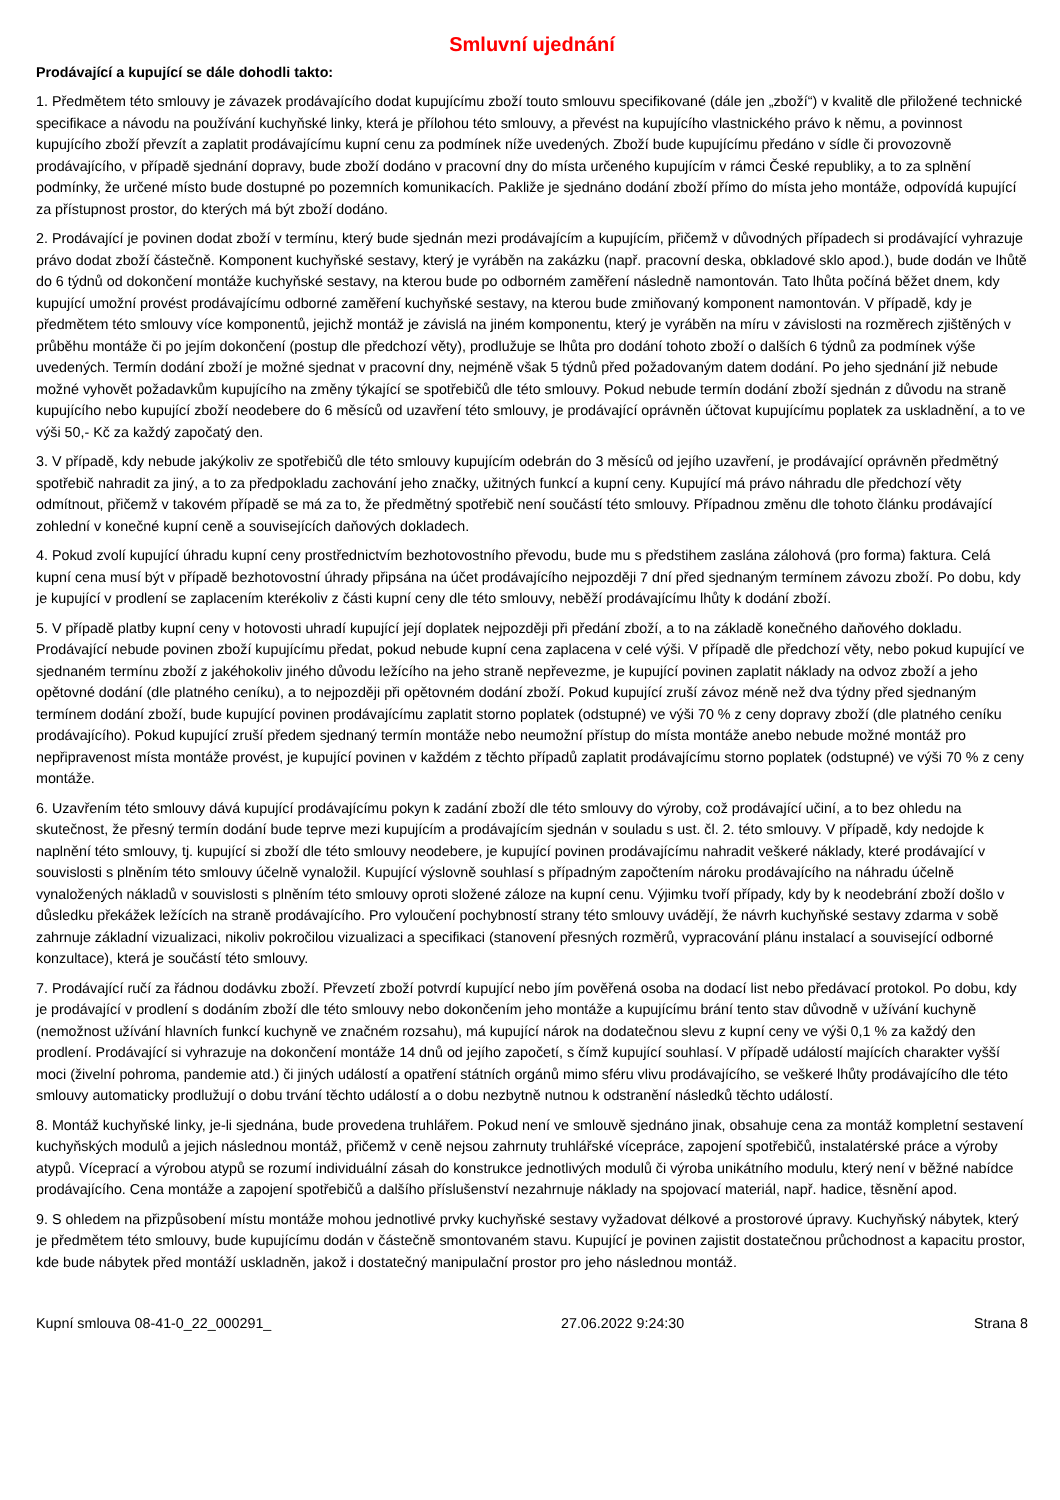Smluvní ujednání
Prodávající a kupující se dále dohodli takto:
1. Předmětem této smlouvy je závazek prodávajícího dodat kupujícímu zboží touto smlouvu specifikované (dále jen „zboží“) v kvalitě dle přiložené technické specifikace a návodu na používání kuchyňské linky, která je přílohou této smlouvy, a převést na kupujícího vlastnického právo k němu, a povinnost kupujícího zboží převzít a zaplatit prodávajícímu kupní cenu za podmínek níže uvedených. Zboží bude kupujícímu předáno v sídle či provozovně prodávajícího, v případě sjednání dopravy, bude zboží dodáno v pracovní dny do místa určeného kupujícím v rámci České republiky, a to za splnění podmínky, že určené místo bude dostupné po pozemních komunikacích. Pakliže je sjednáno dodání zboží přímo do místa jeho montáže, odpovídá kupující za přístupnost prostor, do kterých má být zboží dodáno.
2. Prodávající je povinen dodat zboží v termínu, který bude sjednán mezi prodávajícím a kupujícím, přičemž v důvodných případech si prodávající vyhrazuje právo dodat zboží částečně. Komponent kuchyňské sestavy, který je vyráběn na zakázku (např. pracovní deska, obkladové sklo apod.), bude dodán ve lhůtě do 6 týdnů od dokončení montáže kuchyňské sestavy, na kterou bude po odborném zaměření následně namontován. Tato lhůta počíná běžet dnem, kdy kupující umožní provést prodávajícímu odborné zaměření kuchyňské sestavy, na kterou bude zmiňovaný komponent namontován. V případě, kdy je předmětem této smlouvy více komponentů, jejichž montáž je závislá na jiném komponentu, který je vyráběn na míru v závislosti na rozměrech zjištěných v průběhu montáže či po jejím dokončení (postup dle předchozí věty), prodlužuje se lhůta pro dodání tohoto zboží o dalších 6 týdnů za podmínek výše uvedených. Termín dodání zboží je možné sjednat v pracovní dny, nejméně však 5 týdnů před požadovaným datem dodání. Po jeho sjednání již nebude možné vyhovět požadavkům kupujícího na změny týkající se spotřebičů dle této smlouvy. Pokud nebude termín dodání zboží sjednán z důvodu na straně kupujícího nebo kupující zboží neodebere do 6 měsíců od uzavření této smlouvy, je prodávající oprávněn účtovat kupujícímu poplatek za uskladnění, a to ve výši 50,- Kč za každý započatý den.
3. V případě, kdy nebude jakýkoliv ze spotřebičů dle této smlouvy kupujícím odebrán do 3 měsíců od jejího uzavření, je prodávající oprávněn předmětný spotřebič nahradit za jiný, a to za předpokladu zachování jeho značky, užitných funkcí a kupní ceny. Kupující má právo náhradu dle předchozí věty odmítnout, přičemž v takovém případě se má za to, že předmětný spotřebič není součástí této smlouvy. Případnou změnu dle tohoto článku prodávající zohlední v konečné kupní ceně a souvisejících daňových dokladech.
4. Pokud zvolí kupující úhradu kupní ceny prostřednictvím bezhotovostního převodu, bude mu s předstihem zaslána zálohová (pro forma) faktura. Celá kupní cena musí být v případě bezhotovostní úhrady připsána na účet prodávajícího nejpozději 7 dní před sjednaným termínem závozu zboží. Po dobu, kdy je kupující v prodlení se zaplacením kterékoliv z části kupní ceny dle této smlouvy, neběží prodávajícímu lhůty k dodání zboží.
5. V případě platby kupní ceny v hotovosti uhradí kupující její doplatek nejpozději při předání zboží, a to na základě konečného daňového dokladu. Prodávající nebude povinen zboží kupujícímu předat, pokud nebude kupní cena zaplacena v celé výši. V případě dle předchozí věty, nebo pokud kupující ve sjednaném termínu zboží z jakéhokoliv jiného důvodu ležícího na jeho straně nepřevezme, je kupující povinen zaplatit náklady na odvoz zboží a jeho opětovné dodání (dle platného ceníku), a to nejpozději při opětovném dodání zboží. Pokud kupující zruší závoz méně než dva týdny před sjednaným termínem dodání zboží, bude kupující povinen prodávajícímu zaplatit storno poplatek (odstupné) ve výši 70 % z ceny dopravy zboží (dle platného ceníku prodávajícího). Pokud kupující zruší předem sjednaný termín montáže nebo neumožní přístup do místa montáže anebo nebude možné montáž pro nepřipravenost místa montáže provést, je kupující povinen v každém z těchto případů zaplatit prodávajícímu storno poplatek (odstupné) ve výši 70 % z ceny montáže.
6. Uzavřením této smlouvy dává kupující prodávajícímu pokyn k zadání zboží dle této smlouvy do výroby, což prodávající učiní, a to bez ohledu na skutečnost, že přesný termín dodání bude teprve mezi kupujícím a prodávajícím sjednán v souladu s ust. čl. 2. této smlouvy. V případě, kdy nedojde k naplnění této smlouvy, tj. kupující si zboží dle této smlouvy neodebere, je kupující povinen prodávajícímu nahradit veškeré náklady, které prodávající v souvislosti s plněním této smlouvy účelně vynaložil. Kupující výslovně souhlasí s případným započtením nároku prodávajícího na náhradu účelně vynaložených nákladů v souvislosti s plněním této smlouvy oproti složené záloze na kupní cenu. Výjimku tvoří případy, kdy by k neodebrání zboží došlo v důsledku překážek ležících na straně prodávajícího. Pro vyloučení pochybností strany této smlouvy uvádějí, že návrh kuchyňské sestavy zdarma v sobě zahrnuje základní vizualizaci, nikoliv pokročilou vizualizaci a specifikaci (stanovení přesných rozměrů, vypracování plánu instalací a související odborné konzultace), která je součástí této smlouvy.
7. Prodávající ručí za řádnou dodávku zboží. Převzetí zboží potvrdí kupující nebo jím pověřená osoba na dodací list nebo předávací protokol. Po dobu, kdy je prodávající v prodlení s dodáním zboží dle této smlouvy nebo dokončením jeho montáže a kupujícímu brání tento stav důvodně v užívání kuchyně (nemožnost užívání hlavních funkcí kuchyně ve značném rozsahu), má kupující nárok na dodatečnou slevu z kupní ceny ve výši 0,1 % za každý den prodlení. Prodávající si vyhrazuje na dokončení montáže 14 dnů od jejího započetí, s čímž kupující souhlasí. V případě událostí majících charakter vyšší moci (živelní pohroma, pandemie atd.) či jiných událostí a opatření státních orgánů mimo sféru vlivu prodávajícího, se veškeré lhůty prodávajícího dle této smlouvy automaticky prodlužují o dobu trvání těchto událostí a o dobu nezbytně nutnou k odstranění následků těchto událostí.
8. Montáž kuchyňské linky, je-li sjednána, bude provedena truhlářem. Pokud není ve smlouvě sjednáno jinak, obsahuje cena za montáž kompletní sestavení kuchyňských modulů a jejich následnou montáž, přičemž v ceně nejsou zahrnuty truhlářské vícepráce, zapojení spotřebičů, instalatérské práce a výroby atypů. Víceprací a výrobou atypů se rozumí individuální zásah do konstrukce jednotlivých modulů či výroba unikátního modulu, který není v běžné nabídce prodávajícího. Cena montáže a zapojení spotřebičů a dalšího příslušenství nezahrnuje náklady na spojovací materiál, např. hadice, těsnění apod.
9. S ohledem na přizpůsobení místu montáže mohou jednotlivé prvky kuchyňské sestavy vyžadovat délkové a prostorové úpravy. Kuchyňský nábytek, který je předmětem této smlouvy, bude kupujícímu dodán v částečně smontovaném stavu. Kupující je povinen zajistit dostatečnou průchodnost a kapacitu prostor, kde bude nábytek před montáží uskladněn, jakož i dostatečný manipulační prostor pro jeho následnou montáž.
Kupní smlouva 08-41-0_22_000291_ 27.06.2022 9:24:30 Strana 8